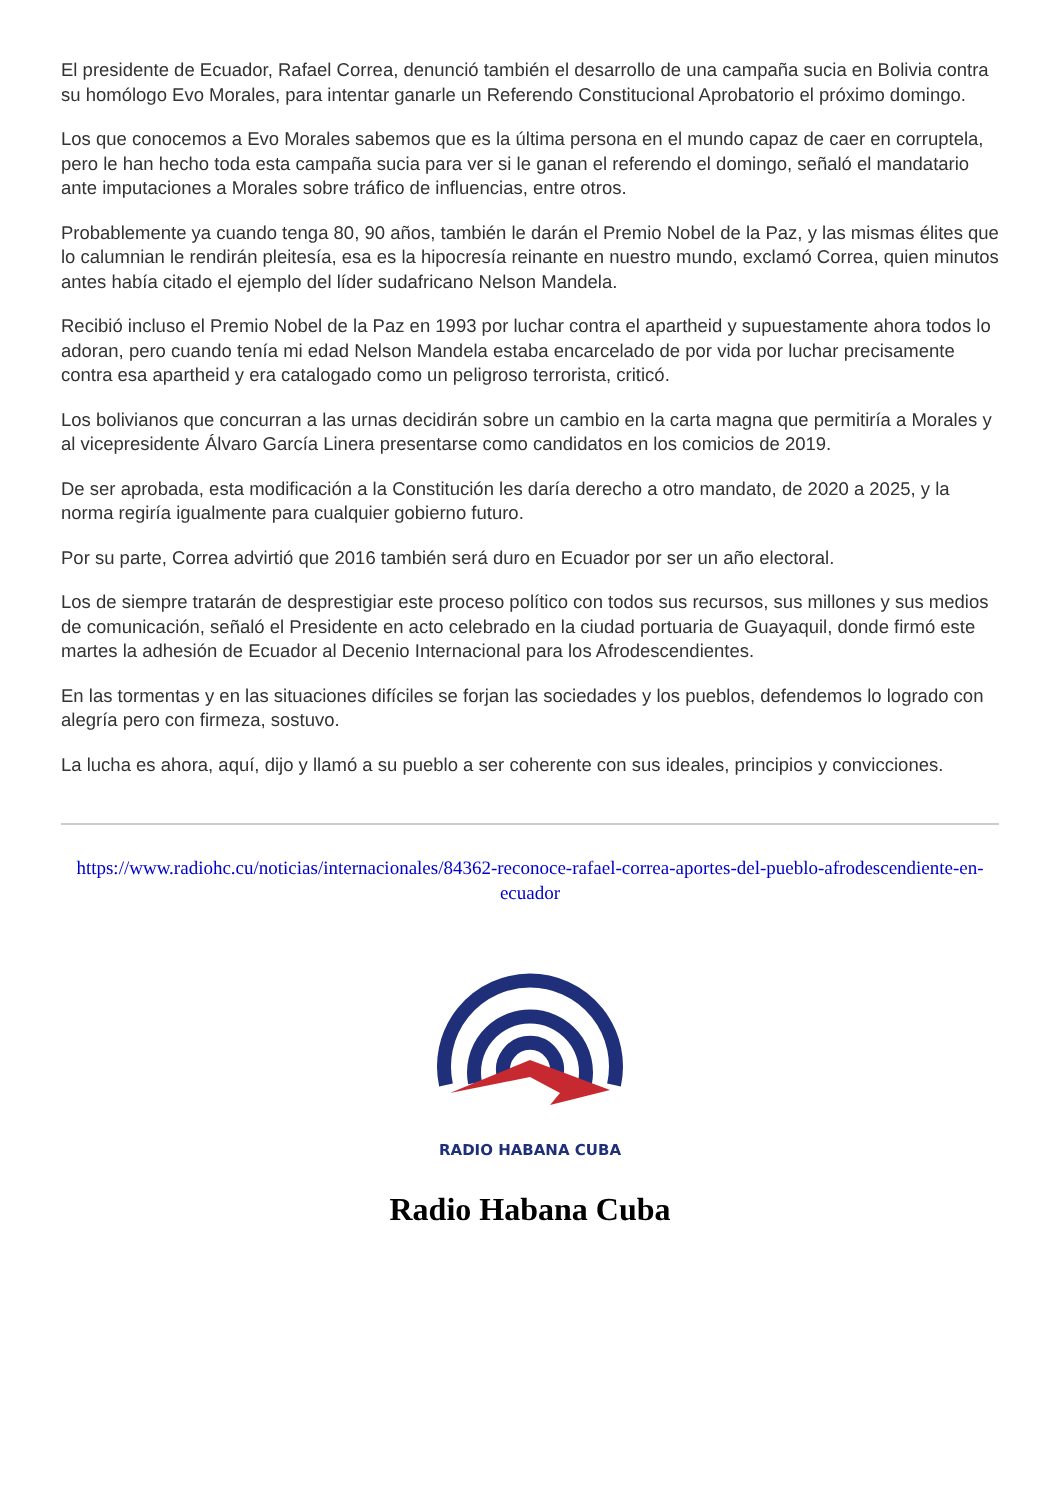El presidente de Ecuador, Rafael Correa, denunció también el desarrollo de una campaña sucia en Bolivia contra su homólogo Evo Morales, para intentar ganarle un Referendo Constitucional Aprobatorio el próximo domingo.
Los que conocemos a Evo Morales sabemos que es la última persona en el mundo capaz de caer en corruptela, pero le han hecho toda esta campaña sucia para ver si le ganan el referendo el domingo, señaló el mandatario ante imputaciones a Morales sobre tráfico de influencias, entre otros.
Probablemente ya cuando tenga 80, 90 años, también le darán el Premio Nobel de la Paz, y las mismas élites que lo calumnian le rendirán pleitesía, esa es la hipocresía reinante en nuestro mundo, exclamó Correa, quien minutos antes había citado el ejemplo del líder sudafricano Nelson Mandela.
Recibió incluso el Premio Nobel de la Paz en 1993 por luchar contra el apartheid y supuestamente ahora todos lo adoran, pero cuando tenía mi edad Nelson Mandela estaba encarcelado de por vida por luchar precisamente contra esa apartheid y era catalogado como un peligroso terrorista, criticó.
Los bolivianos que concurran a las urnas decidirán sobre un cambio en la carta magna que permitiría a Morales y al vicepresidente Álvaro García Linera presentarse como candidatos en los comicios de 2019.
De ser aprobada, esta modificación a la Constitución les daría derecho a otro mandato, de 2020 a 2025, y la norma regiría igualmente para cualquier gobierno futuro.
Por su parte, Correa advirtió que 2016 también será duro en Ecuador por ser un año electoral.
Los de siempre tratarán de desprestigiar este proceso político con todos sus recursos, sus millones y sus medios de comunicación, señaló el Presidente en acto celebrado en la ciudad portuaria de Guayaquil, donde firmó este martes la adhesión de Ecuador al Decenio Internacional para los Afrodescendientes.
En las tormentas y en las situaciones difíciles se forjan las sociedades y los pueblos, defendemos lo logrado con alegría pero con firmeza, sostuvo.
La lucha es ahora, aquí, dijo y llamó a su pueblo a ser coherente con sus ideales, principios y convicciones.
https://www.radiohc.cu/noticias/internacionales/84362-reconoce-rafael-correa-aportes-del-pueblo-afrodescendiente-en-ecuador
RADIO HABANA CUBA
Radio Habana Cuba